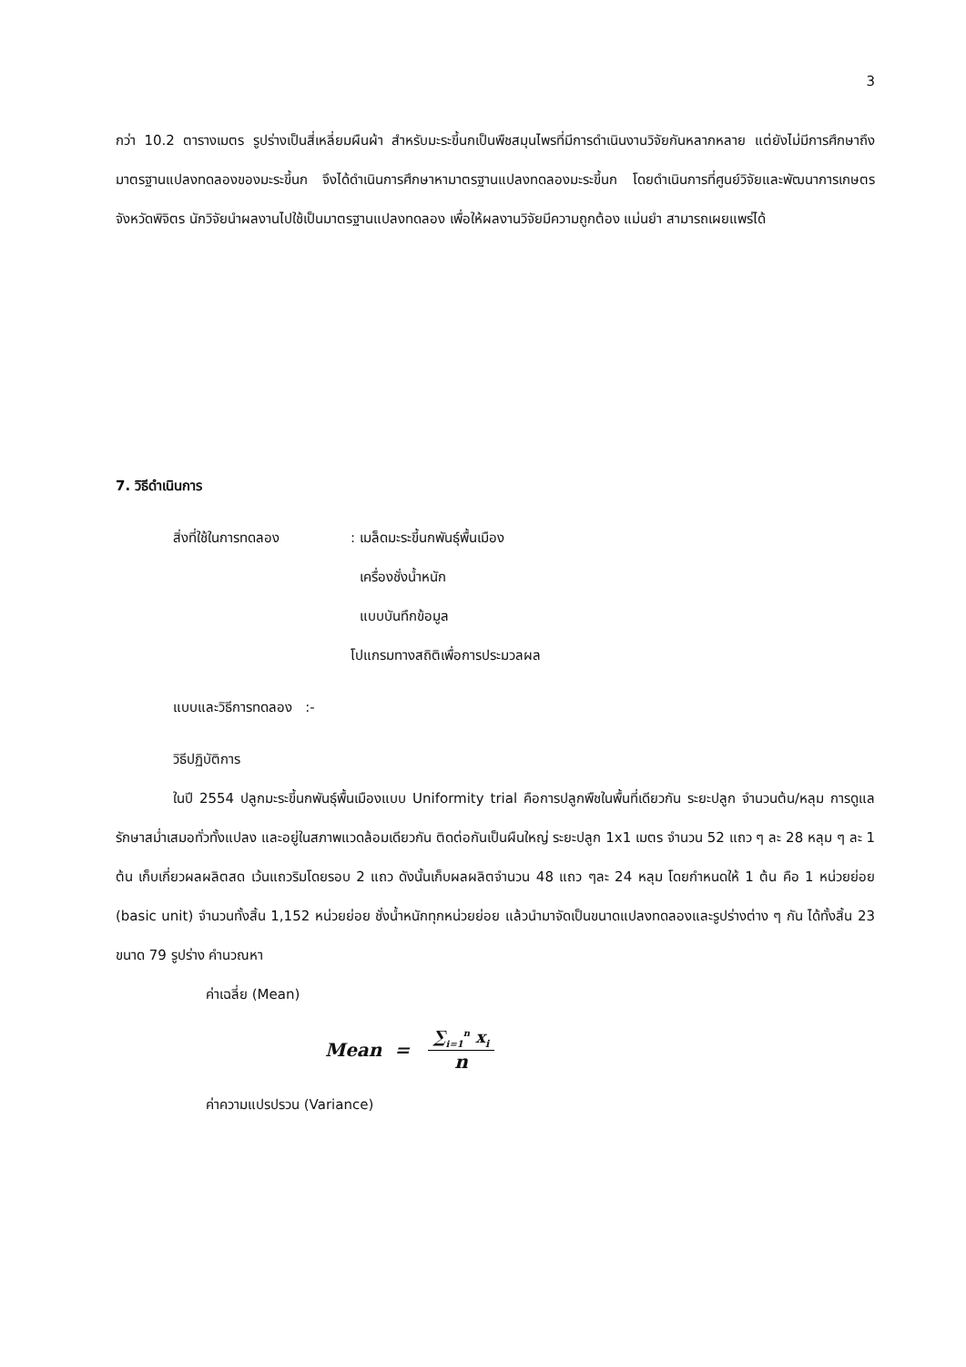3
กว่า 10.2 ตารางเมตร รูปร่างเป็นสี่เหลี่ยมผืนผ้า สำหรับมะระขี้นกเป็นพืชสมุนไพรที่มีการดำเนินงานวิจัยกันหลากหลาย แต่ยังไม่มีการศึกษาถึงมาตรฐานแปลงทดลองของมะระขี้นก จึงได้ดำเนินการศึกษาหามาตรฐานแปลงทดลองมะระขี้นก โดยดำเนินการที่ศูนย์วิจัยและพัฒนาการเกษตรจังหวัดพิจิตร นักวิจัยนำผลงานไปใช้เป็นมาตรฐานแปลงทดลอง เพื่อให้ผลงานวิจัยมีความถูกต้อง แม่นยำ สามารถเผยแพร่ได้
7. วิธีดำเนินการ
สิ่งที่ใช้ในการทดลอง: เมล็ดมะระขี้นกพันธุ์พื้นเมือง
เครื่องชั่งน้ำหนัก
แบบบันทึกข้อมูล
โปแกรมทางสถิติเพื่อการประมวลผล
แบบและวิธีการทดลอง :-
วิธีปฏิบัติการ
ในปี 2554 ปลูกมะระขี้นกพันธุ์พื้นเมืองแบบ Uniformity trial คือการปลูกพืชในพื้นที่เดียวกัน ระยะปลูก จำนวนต้น/หลุม การดูแลรักษาสม่ำเสมอทั่วทั้งแปลง และอยู่ในสภาพแวดล้อมเดียวกัน ติดต่อกันเป็นผืนใหญ่ ระยะปลูก 1x1 เมตร จำนวน 52 แถว ๆ ละ 28 หลุม ๆ ละ 1 ต้น เก็บเกี่ยวผลผลิตสด เว้นแถวริมโดยรอบ 2 แถว ดังนั้นเก็บผลผลิตจำนวน 48 แถว ๆละ 24 หลุม โดยกำหนดให้ 1 ต้น คือ 1 หน่วยย่อย (basic unit) จำนวนทั้งสิ้น 1,152 หน่วยย่อย ชั่งน้ำหนักทุกหน่วยย่อย แล้วนำมาจัดเป็นขนาดแปลงทดลองและรูปร่างต่าง ๆ กัน ได้ทั้งสิ้น 23 ขนาด 79 รูปร่าง คำนวณหา
ค่าเฉลี่ย (Mean)
Mean = ∑<sub>i=1</sub><sup>n</sup> x<sub>i</sub> n
ค่าความแปรปรวน (Variance)